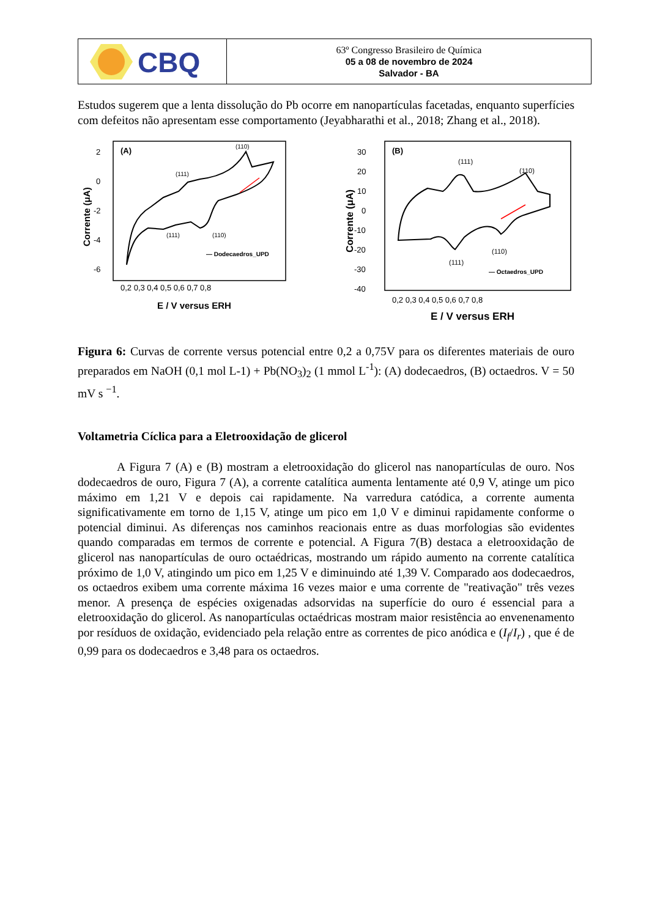CBQ
63º Congresso Brasileiro de Química
05 a 08 de novembro de 2024
Salvador - BA
Estudos sugerem que a lenta dissolução do Pb ocorre em nanopartículas facetadas, enquanto superfícies com defeitos não apresentam esse comportamento (Jeyabharathi et al., 2018; Zhang et al., 2018).
(A)
2
0
-2
-4
-6
Corrente (μA)
(111)
(110)
(111)
(110)
— Dodecaedros_UPD
0,2 0,3 0,4 0,5 0,6 0,7 0,8
E / V versus ERH
(B)
30
20
10
0
-10
-20
-30
-40
Corrente (μA)
(111)
(110)
(111)
(110)
— Octaedros_UPD
0,2 0,3 0,4 0,5 0,6 0,7 0,8
E / V versus ERH
Figura 6: Curvas de corrente versus potencial entre 0,2 a 0,75V para os diferentes materiais de ouro preparados em NaOH (0,1 mol L-1) + Pb(NO<sub>3</sub>)<sub>2</sub> (1 mmol L<sup>-1</sup>): (A) dodecaedros, (B) octaedros. V = 50 mV s <sup>−1</sup>.
Voltametria Cíclica para a Eletrooxidação de glicerol
A Figura 7 (A) e (B) mostram a eletrooxidação do glicerol nas nanopartículas de ouro. Nos dodecaedros de ouro, Figura 7 (A), a corrente catalítica aumenta lentamente até 0,9 V, atinge um pico máximo em 1,21 V e depois cai rapidamente. Na varredura catódica, a corrente aumenta significativamente em torno de 1,15 V, atinge um pico em 1,0 V e diminui rapidamente conforme o potencial diminui. As diferenças nos caminhos reacionais entre as duas morfologias são evidentes quando comparadas em termos de corrente e potencial. A Figura 7(B) destaca a eletrooxidação de glicerol nas nanopartículas de ouro octaédricas, mostrando um rápido aumento na corrente catalítica próximo de 1,0 V, atingindo um pico em 1,25 V e diminuindo até 1,39 V. Comparado aos dodecaedros, os octaedros exibem uma corrente máxima 16 vezes maior e uma corrente de "reativação" três vezes menor. A presença de espécies oxigenadas adsorvidas na superfície do ouro é essencial para a eletrooxidação do glicerol. As nanopartículas octaédricas mostram maior resistência ao envenenamento por resíduos de oxidação, evidenciado pela relação entre as correntes de pico anódica e (I<sub>f</sub>/I<sub>r</sub>) , que é de 0,99 para os dodecaedros e 3,48 para os octaedros.